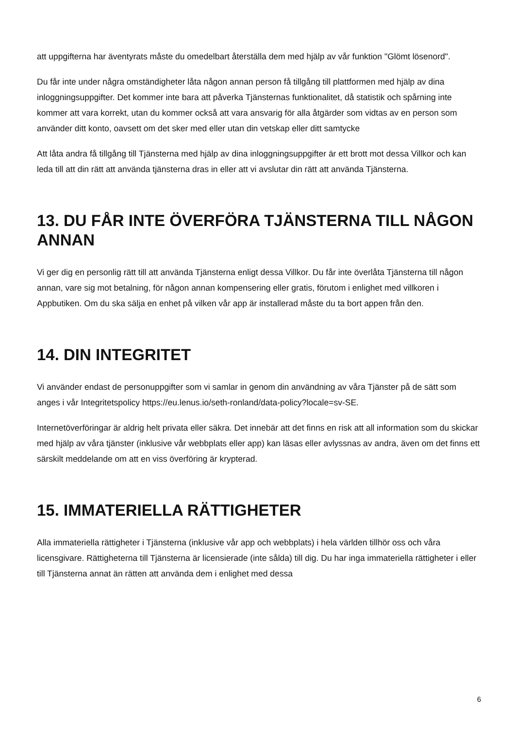att uppgifterna har äventyrats måste du omedelbart återställa dem med hjälp av vår funktion "Glömt lösenord".
Du får inte under några omständigheter låta någon annan person få tillgång till plattformen med hjälp av dina inloggningsuppgifter. Det kommer inte bara att påverka Tjänsternas funktionalitet, då statistik och spårning inte kommer att vara korrekt, utan du kommer också att vara ansvarig för alla åtgärder som vidtas av en person som använder ditt konto, oavsett om det sker med eller utan din vetskap eller ditt samtycke
Att låta andra få tillgång till Tjänsterna med hjälp av dina inloggningsuppgifter är ett brott mot dessa Villkor och kan leda till att din rätt att använda tjänsterna dras in eller att vi avslutar din rätt att använda Tjänsterna.
13. DU FÅR INTE ÖVERFÖRA TJÄNSTERNA TILL NÅGON ANNAN
Vi ger dig en personlig rätt till att använda Tjänsterna enligt dessa Villkor. Du får inte överlåta Tjänsterna till någon annan, vare sig mot betalning, för någon annan kompensering eller gratis, förutom i enlighet med villkoren i Appbutiken. Om du ska sälja en enhet på vilken vår app är installerad måste du ta bort appen från den.
14. DIN INTEGRITET
Vi använder endast de personuppgifter som vi samlar in genom din användning av våra Tjänster på de sätt som anges i vår Integritetspolicy https://eu.lenus.io/seth-ronland/data-policy?locale=sv-SE.
Internetöverföringar är aldrig helt privata eller säkra. Det innebär att det finns en risk att all information som du skickar med hjälp av våra tjänster (inklusive vår webbplats eller app) kan läsas eller avlyssnas av andra, även om det finns ett särskilt meddelande om att en viss överföring är krypterad.
15. IMMATERIELLA RÄTTIGHETER
Alla immateriella rättigheter i Tjänsterna (inklusive vår app och webbplats) i hela världen tillhör oss och våra licensgivare. Rättigheterna till Tjänsterna är licensierade (inte sålda) till dig. Du har inga immateriella rättigheter i eller till Tjänsterna annat än rätten att använda dem i enlighet med dessa
6